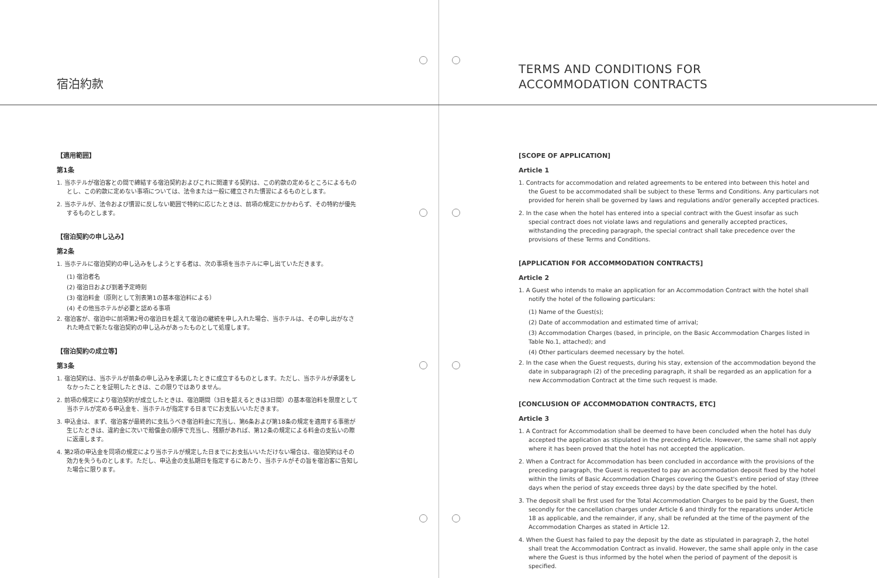宿泊約款
【適用範囲】
第1条
1. 当ホテルが宿泊客との間で締結する宿泊契約およびこれに関連する契約は、この約款の定めるところによるものとし、この約款に定めない事項については、法令または一般に確立された慣習によるものとします。
2. 当ホテルが、法令および慣習に反しない範囲で特約に応じたときは、前項の規定にかかわらず、その特約が優先するものとします。
【宿泊契約の申し込み】
第2条
1. 当ホテルに宿泊契約の申し込みをしようとする者は、次の事項を当ホテルに申し出ていただきます。
(1) 宿泊者名
(2) 宿泊日および到着予定時刻
(3) 宿泊料金（原則として別表第1の基本宿泊料による）
(4) その他当ホテルが必要と認める事項
2. 宿泊客が、宿泊中に前項第2号の宿泊日を超えて宿泊の継続を申し入れた場合、当ホテルは、その申し出がなされた時点で新たな宿泊契約の申し込みがあったものとして処理します。
【宿泊契約の成立等】
第3条
1. 宿泊契約は、当ホテルが前条の申し込みを承諾したときに成立するものとします。ただし、当ホテルが承諾をしなかったことを証明したときは、この限りではありません。
2. 前項の規定により宿泊契約が成立したときは、宿泊期間（3日を超えるときは3日間）の基本宿泊料を限度として当ホテルが定める申込金を、当ホテルが指定する日までにお支払いいただきます。
3. 申込金は、まず、宿泊客が最終的に支払うべき宿泊料金に充当し、第6条および第18条の規定を適用する事態が生じたときは、違約金に次いで賠償金の順序で充当し、残額があれば、第12条の規定による料金の支払いの際に返還します。
4. 第2項の申込金を同項の規定により当ホテルが規定した日までにお支払いいただけない場合は、宿泊契約はその効力を失うものとします。ただし、申込金の支払期日を指定するにあたり、当ホテルがその旨を宿泊客に告知した場合に限ります。
TERMS AND CONDITIONS FOR
ACCOMMODATION CONTRACTS
[SCOPE OF APPLICATION]
Article 1
1. Contracts for accommodation and related agreements to be entered into between this hotel and the Guest to be accommodated shall be subject to these Terms and Conditions. Any particulars not provided for herein shall be governed by laws and regulations and/or generally accepted practices.
2. In the case when the hotel has entered into a special contract with the Guest insofar as such special contract does not violate laws and regulations and generally accepted practices, withstanding the preceding paragraph, the special contract shall take precedence over the provisions of these Terms and Conditions.
[APPLICATION FOR ACCOMMODATION CONTRACTS]
Article 2
1. A Guest who intends to make an application for an Accommodation Contract with the hotel shall notify the hotel of the following particulars:
(1) Name of the Guest(s);
(2) Date of accommodation and estimated time of arrival;
(3) Accommodation Charges (based, in principle, on the Basic Accommodation Charges listed in Table No.1, attached); and
(4) Other particulars deemed necessary by the hotel.
2. In the case when the Guest requests, during his stay, extension of the accommodation beyond the date in subparagraph (2) of the preceding paragraph, it shall be regarded as an application for a new Accommodation Contract at the time such request is made.
[CONCLUSION OF ACCOMMODATION CONTRACTS, ETC]
Article 3
1. A Contract for Accommodation shall be deemed to have been concluded when the hotel has duly accepted the application as stipulated in the preceding Article. However, the same shall not apply where it has been proved that the hotel has not accepted the application.
2. When a Contract for Accommodation has been concluded in accordance with the provisions of the preceding paragraph, the Guest is requested to pay an accommodation deposit fixed by the hotel within the limits of Basic Accommodation Charges covering the Guest's entire period of stay (three days when the period of stay exceeds three days) by the date specified by the hotel.
3. The deposit shall be first used for the Total Accommodation Charges to be paid by the Guest, then secondly for the cancellation charges under Article 6 and thirdly for the reparations under Article 18 as applicable, and the remainder, if any, shall be refunded at the time of the payment of the Accommodation Charges as stated in Article 12.
4. When the Guest has failed to pay the deposit by the date as stipulated in paragraph 2, the hotel shall treat the Accommodation Contract as invalid. However, the same shall apple only in the case where the Guest is thus informed by the hotel when the period of payment of the deposit is specified.